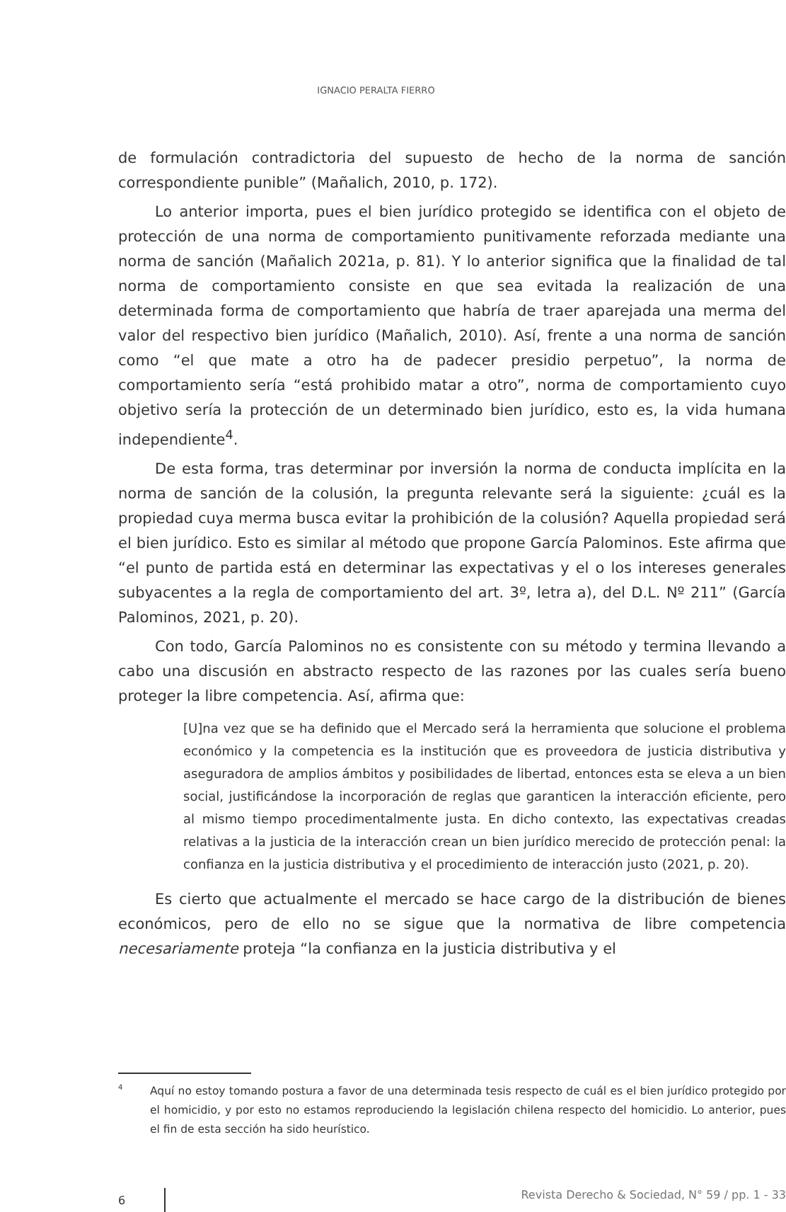IGNACIO PERALTA FIERRO
de formulación contradictoria del supuesto de hecho de la norma de sanción correspondiente punible” (Mañalich, 2010, p. 172).
Lo anterior importa, pues el bien jurídico protegido se identifica con el objeto de protección de una norma de comportamiento punitivamente reforzada mediante una norma de sanción (Mañalich 2021a, p. 81). Y lo anterior significa que la finalidad de tal norma de comportamiento consiste en que sea evitada la realización de una determinada forma de comportamiento que habría de traer aparejada una merma del valor del respectivo bien jurídico (Mañalich, 2010). Así, frente a una norma de sanción como “el que mate a otro ha de padecer presidio perpetuo”, la norma de comportamiento sería “está prohibido matar a otro”, norma de comportamiento cuyo objetivo sería la protección de un determinado bien jurídico, esto es, la vida humana independiente<sup>4</sup>.
De esta forma, tras determinar por inversión la norma de conducta implícita en la norma de sanción de la colusión, la pregunta relevante será la siguiente: ¿cuál es la propiedad cuya merma busca evitar la prohibición de la colusión? Aquella propiedad será el bien jurídico. Esto es similar al método que propone García Palominos. Este afirma que “el punto de partida está en determinar las expectativas y el o los intereses generales subyacentes a la regla de comportamiento del art. 3º, letra a), del D.L. Nº 211” (García Palominos, 2021, p. 20).
Con todo, García Palominos no es consistente con su método y termina llevando a cabo una discusión en abstracto respecto de las razones por las cuales sería bueno proteger la libre competencia. Así, afirma que:
[U]na vez que se ha definido que el Mercado será la herramienta que solucione el problema económico y la competencia es la institución que es proveedora de justicia distributiva y aseguradora de amplios ámbitos y posibilidades de libertad, entonces esta se eleva a un bien social, justificándose la incorporación de reglas que garanticen la interacción eficiente, pero al mismo tiempo procedimentalmente justa. En dicho contexto, las expectativas creadas relativas a la justicia de la interacción crean un bien jurídico merecido de protección penal: la confianza en la justicia distributiva y el procedimiento de interacción justo (2021, p. 20).
Es cierto que actualmente el mercado se hace cargo de la distribución de bienes económicos, pero de ello no se sigue que la normativa de libre competencia necesariamente proteja “la confianza en la justicia distributiva y el
4
Aquí no estoy tomando postura a favor de una determinada tesis respecto de cuál es el bien jurídico protegido por el homicidio, y por esto no estamos reproduciendo la legislación chilena respecto del homicidio. Lo anterior, pues el fin de esta sección ha sido heurístico.
6 Revista Derecho & Sociedad, N° 59 / pp. 1 - 33